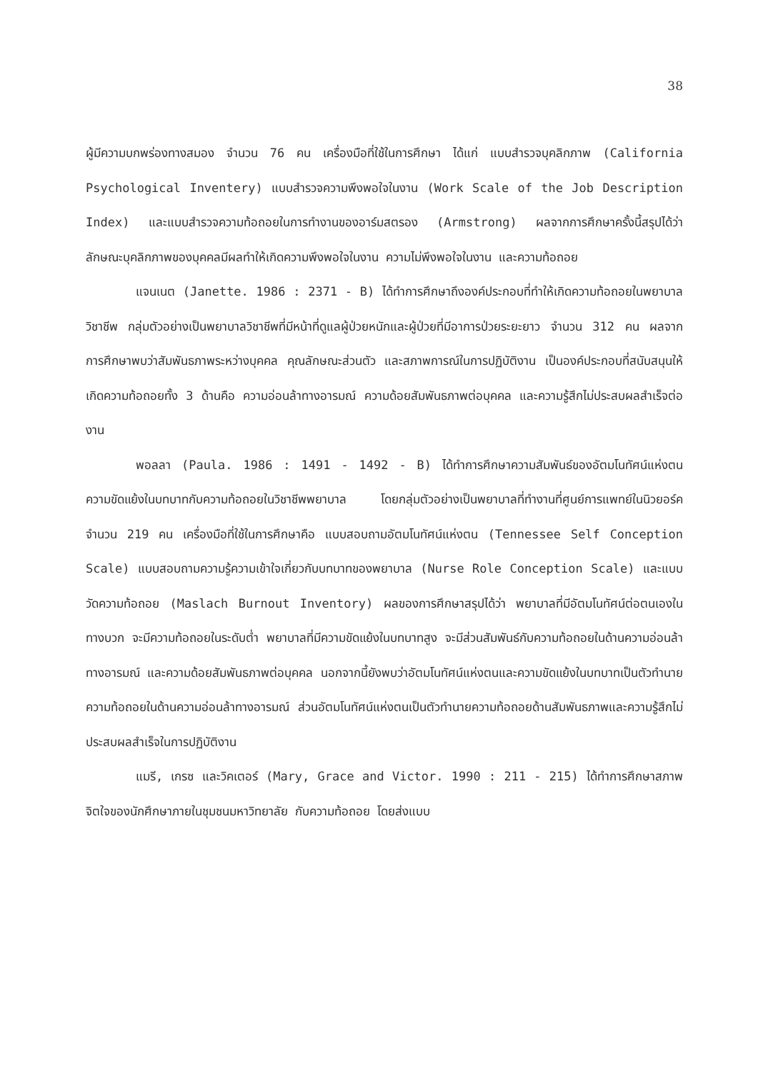38
ผู้มีความบกพร่องทางสมอง จำนวน 76 คน เครื่องมือที่ใช้ในการศึกษา ได้แก่ แบบสำรวจบุคลิกภาพ (California Psychological Inventery) แบบสำรวจความพึงพอใจในงาน (Work Scale of the Job Description Index) และแบบสำรวจความท้อถอยในการทำงานของอาร์มสตรอง (Armstrong) ผลจากการศึกษาครั้งนี้สรุปได้ว่า ลักษณะบุคลิกภาพของบุคคลมีผลทำให้เกิดความพึงพอใจในงาน ความไม่พึงพอใจในงาน และความท้อถอย
แจนเนต (Janette. 1986 : 2371 - B) ได้ทำการศึกษาถึงองค์ประกอบที่ทำให้เกิดความท้อถอยในพยาบาลวิชาชีพ กลุ่มตัวอย่างเป็นพยาบาลวิชาชีพที่มีหน้าที่ดูแลผู้ป่วยหนักและผู้ป่วยที่มีอาการป่วยระยะยาว จำนวน 312 คน ผลจากการศึกษาพบว่าสัมพันธภาพระหว่างบุคคล คุณลักษณะส่วนตัว และสภาพการณ์ในการปฏิบัติงาน เป็นองค์ประกอบที่สนับสนุนให้เกิดความท้อถอยทั้ง 3 ด้านคือ ความอ่อนล้าทางอารมณ์ ความด้อยสัมพันธภาพต่อบุคคล และความรู้สึกไม่ประสบผลสำเร็จต่องาน
พอลลา (Paula. 1986 : 1491 - 1492 - B) ได้ทำการศึกษาความสัมพันธ์ของอัตมโนทัศน์แห่งตน ความขัดแย้งในบทบาทกับความท้อถอยในวิชาชีพพยาบาล โดยกลุ่มตัวอย่างเป็นพยาบาลที่ทำงานที่ศูนย์การแพทย์ในนิวยอร์ค จำนวน 219 คน เครื่องมือที่ใช้ในการศึกษาคือ แบบสอบถามอัตมโนทัศน์แห่งตน (Tennessee Self Conception Scale) แบบสอบถามความรู้ความเข้าใจเกี่ยวกับบทบาทของพยาบาล (Nurse Role Conception Scale) และแบบวัดความท้อถอย (Maslach Burnout Inventory) ผลของการศึกษาสรุปได้ว่า พยาบาลที่มีอัตมโนทัศน์ต่อตนเองในทางบวก จะมีความท้อถอยในระดับต่ำ พยาบาลที่มีความขัดแย้งในบทบาทสูง จะมีส่วนสัมพันธ์กับความท้อถอยในด้านความอ่อนล้าทางอารมณ์ และความด้อยสัมพันธภาพต่อบุคคล นอกจากนี้ยังพบว่าอัตมโนทัศน์แห่งตนและความขัดแย้งในบทบาทเป็นตัวทำนายความท้อถอยในด้านความอ่อนล้าทางอารมณ์ ส่วนอัตมโนทัศน์แห่งตนเป็นตัวทำนายความท้อถอยด้านสัมพันธภาพและความรู้สึกไม่ประสบผลสำเร็จในการปฏิบัติงาน
แมรี, เกรซ และวิคเตอร์ (Mary, Grace and Victor. 1990 : 211 - 215) ได้ทำการศึกษาสภาพจิตใจของนักศึกษาภายในชุมชนมหาวิทยาลัย กับความท้อถอย โดยส่งแบบ